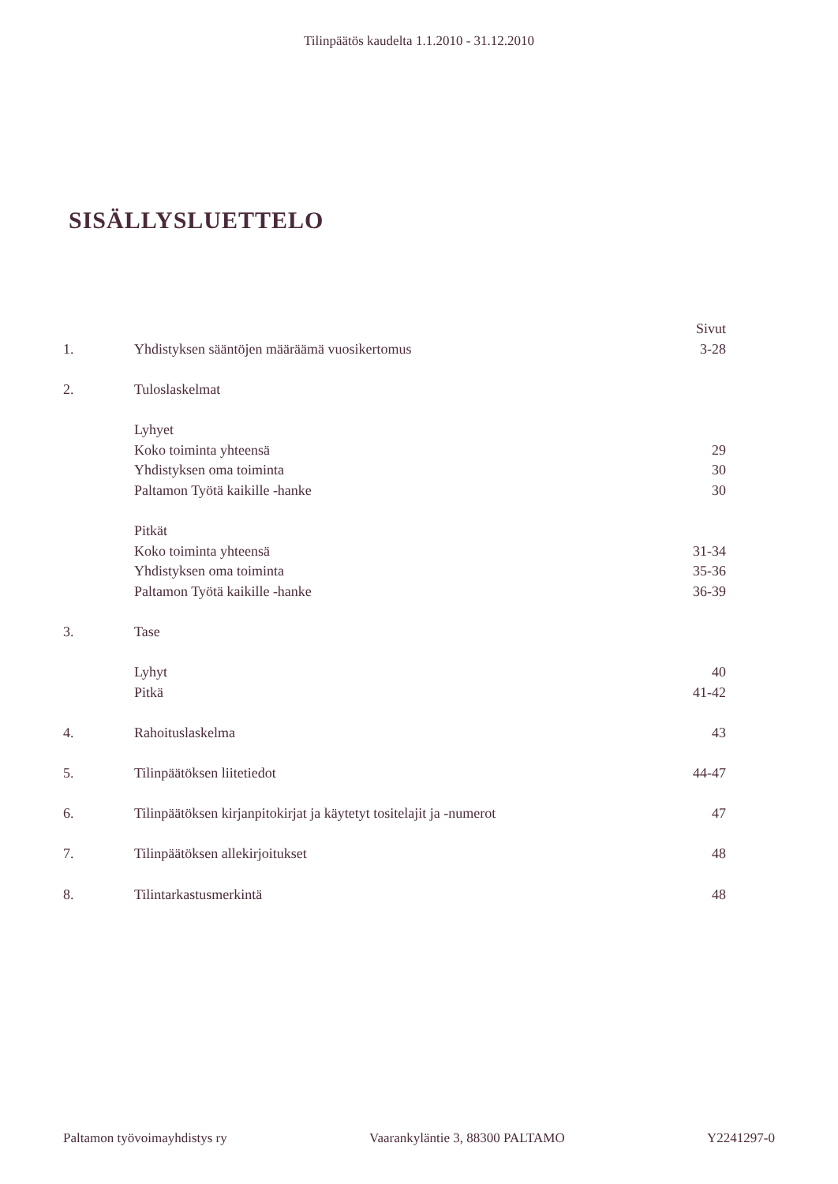Tilinpäätös kaudelta 1.1.2010 - 31.12.2010
SISÄLLYSLUETTELO
| | | Sivut |
| 1. | Yhdistyksen sääntöjen määräämä vuosikertomus | 3-28 |
| 2. | Tuloslaskelmat | |
| | Lyhyet | |
| | Koko toiminta yhteensä | 29 |
| | Yhdistyksen oma toiminta | 30 |
| | Paltamon Työtä kaikille -hanke | 30 |
| | Pitkät | |
| | Koko toiminta yhteensä | 31-34 |
| | Yhdistyksen oma toiminta | 35-36 |
| | Paltamon Työtä kaikille -hanke | 36-39 |
| 3. | Tase | |
| | Lyhyt | 40 |
| | Pitkä | 41-42 |
| 4. | Rahoituslaskelma | 43 |
| 5. | Tilinpäätöksen liitetiedot | 44-47 |
| 6. | Tilinpäätöksen kirjanpitokirjat ja käytetyt tositelajit ja -numerot | 47 |
| 7. | Tilinpäätöksen allekirjoitukset | 48 |
| 8. | Tilintarkastusmerkintä | 48 |
Paltamon työvoimayhdistys ry Vaarankyläntie 3, 88300 PALTAMO Y2241297-0